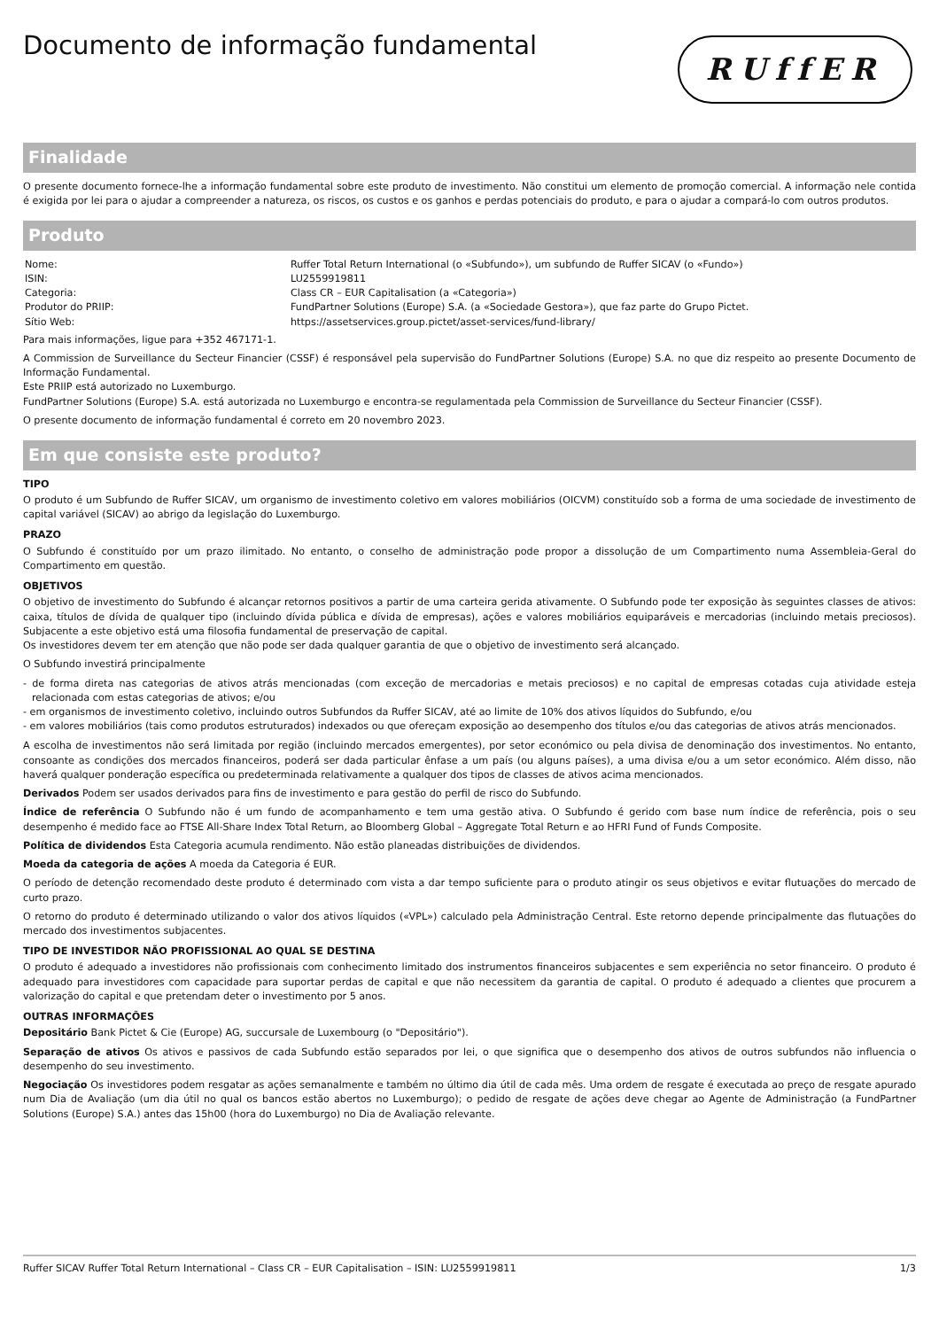Documento de informação fundamental
RUffER
Finalidade
O presente documento fornece-lhe a informação fundamental sobre este produto de investimento. Não constitui um elemento de promoção comercial. A informação nele contida é exigida por lei para o ajudar a compreender a natureza, os riscos, os custos e os ganhos e perdas potenciais do produto, e para o ajudar a compará-lo com outros produtos.
Produto
| Nome: | Ruffer Total Return International (o «Subfundo»), um subfundo de Ruffer SICAV (o «Fundo») |
| ISIN: | LU2559919811 |
| Categoria: | Class CR – EUR Capitalisation (a «Categoria») |
| Produtor do PRIIP: | FundPartner Solutions (Europe) S.A. (a «Sociedade Gestora»), que faz parte do Grupo Pictet. |
| Sítio Web: | https://assetservices.group.pictet/asset-services/fund-library/ |
Para mais informações, ligue para +352 467171-1.
A Commission de Surveillance du Secteur Financier (CSSF) é responsável pela supervisão do FundPartner Solutions (Europe) S.A. no que diz respeito ao presente Documento de Informação Fundamental.
Este PRIIP está autorizado no Luxemburgo.
FundPartner Solutions (Europe) S.A. está autorizada no Luxemburgo e encontra-se regulamentada pela Commission de Surveillance du Secteur Financier (CSSF).
O presente documento de informação fundamental é correto em 20 novembro 2023.
Em que consiste este produto?
TIPO
O produto é um Subfundo de Ruffer SICAV, um organismo de investimento coletivo em valores mobiliários (OICVM) constituído sob a forma de uma sociedade de investimento de capital variável (SICAV) ao abrigo da legislação do Luxemburgo.
PRAZO
O Subfundo é constituído por um prazo ilimitado. No entanto, o conselho de administração pode propor a dissolução de um Compartimento numa Assembleia-Geral do Compartimento em questão.
OBJETIVOS
O objetivo de investimento do Subfundo é alcançar retornos positivos a partir de uma carteira gerida ativamente. O Subfundo pode ter exposição às seguintes classes de ativos: caixa, títulos de dívida de qualquer tipo (incluindo dívida pública e dívida de empresas), ações e valores mobiliários equiparáveis e mercadorias (incluindo metais preciosos). Subjacente a este objetivo está uma filosofia fundamental de preservação de capital.
Os investidores devem ter em atenção que não pode ser dada qualquer garantia de que o objetivo de investimento será alcançado.
O Subfundo investirá principalmente
- de forma direta nas categorias de ativos atrás mencionadas (com exceção de mercadorias e metais preciosos) e no capital de empresas cotadas cuja atividade esteja relacionada com estas categorias de ativos; e/ou
- em organismos de investimento coletivo, incluindo outros Subfundos da Ruffer SICAV, até ao limite de 10% dos ativos líquidos do Subfundo, e/ou
- em valores mobiliários (tais como produtos estruturados) indexados ou que ofereçam exposição ao desempenho dos títulos e/ou das categorias de ativos atrás mencionados.
A escolha de investimentos não será limitada por região (incluindo mercados emergentes), por setor económico ou pela divisa de denominação dos investimentos. No entanto, consoante as condições dos mercados financeiros, poderá ser dada particular ênfase a um país (ou alguns países), a uma divisa e/ou a um setor económico. Além disso, não haverá qualquer ponderação específica ou predeterminada relativamente a qualquer dos tipos de classes de ativos acima mencionados.
Derivados Podem ser usados derivados para fins de investimento e para gestão do perfil de risco do Subfundo.
Índice de referência O Subfundo não é um fundo de acompanhamento e tem uma gestão ativa. O Subfundo é gerido com base num índice de referência, pois o seu desempenho é medido face ao FTSE All-Share Index Total Return, ao Bloomberg Global – Aggregate Total Return e ao HFRI Fund of Funds Composite.
Política de dividendos Esta Categoria acumula rendimento. Não estão planeadas distribuições de dividendos.
Moeda da categoria de ações A moeda da Categoria é EUR.
O período de detenção recomendado deste produto é determinado com vista a dar tempo suficiente para o produto atingir os seus objetivos e evitar flutuações do mercado de curto prazo.
O retorno do produto é determinado utilizando o valor dos ativos líquidos («VPL») calculado pela Administração Central. Este retorno depende principalmente das flutuações do mercado dos investimentos subjacentes.
TIPO DE INVESTIDOR NÃO PROFISSIONAL AO QUAL SE DESTINA
O produto é adequado a investidores não profissionais com conhecimento limitado dos instrumentos financeiros subjacentes e sem experiência no setor financeiro. O produto é adequado para investidores com capacidade para suportar perdas de capital e que não necessitem da garantia de capital. O produto é adequado a clientes que procurem a valorização do capital e que pretendam deter o investimento por 5 anos.
OUTRAS INFORMAÇÕES
Depositário Bank Pictet & Cie (Europe) AG, succursale de Luxembourg (o "Depositário").
Separação de ativos Os ativos e passivos de cada Subfundo estão separados por lei, o que significa que o desempenho dos ativos de outros subfundos não influencia o desempenho do seu investimento.
Negociação Os investidores podem resgatar as ações semanalmente e também no último dia útil de cada mês. Uma ordem de resgate é executada ao preço de resgate apurado num Dia de Avaliação (um dia útil no qual os bancos estão abertos no Luxemburgo); o pedido de resgate de ações deve chegar ao Agente de Administração (a FundPartner Solutions (Europe) S.A.) antes das 15h00 (hora do Luxemburgo) no Dia de Avaliação relevante.
Ruffer SICAV Ruffer Total Return International – Class CR – EUR Capitalisation – ISIN: LU2559919811 1/3